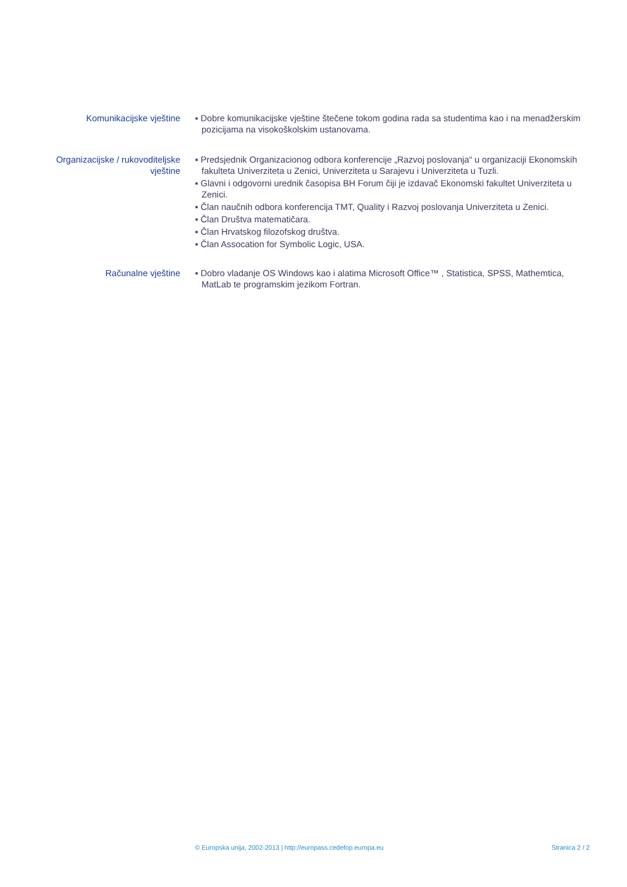Komunikacijske vještine ▪ Dobre komunikacijske vještine štečene tokom godina rada sa studentima kao i na menadžerskim pozicijama na visokoškolskim ustanovama.
Organizacijske / rukovoditeljske vještine
▪ Predsjednik Organizacionog odbora konferencije „Razvoj poslovanja“ u organizaciji Ekonomskih fakulteta Univerziteta u Zenici, Univerziteta u Sarajevu i Univerziteta u Tuzli.
▪ Glavni i odgovorni urednik časopisa BH Forum čiji je izdavač Ekonomski fakultet Univerziteta u Zenici.
▪ Član naučnih odbora konferencija TMT, Quality i Razvoj poslovanja Univerziteta u Zenici.
▪ Član Društva matematičara.
▪ Član Hrvatskog filozofskog društva.
▪ Član Assocation for Symbolic Logic, USA.
Računalne vještine ▪ Dobro vladanje OS Windows kao i alatima Microsoft Office™ , Statistica, SPSS, Mathemtica, MatLab te programskim jezikom Fortran.
© Europska unija, 2002-2013 | http://europass.cedefop.europa.eu Stranica 2 / 2